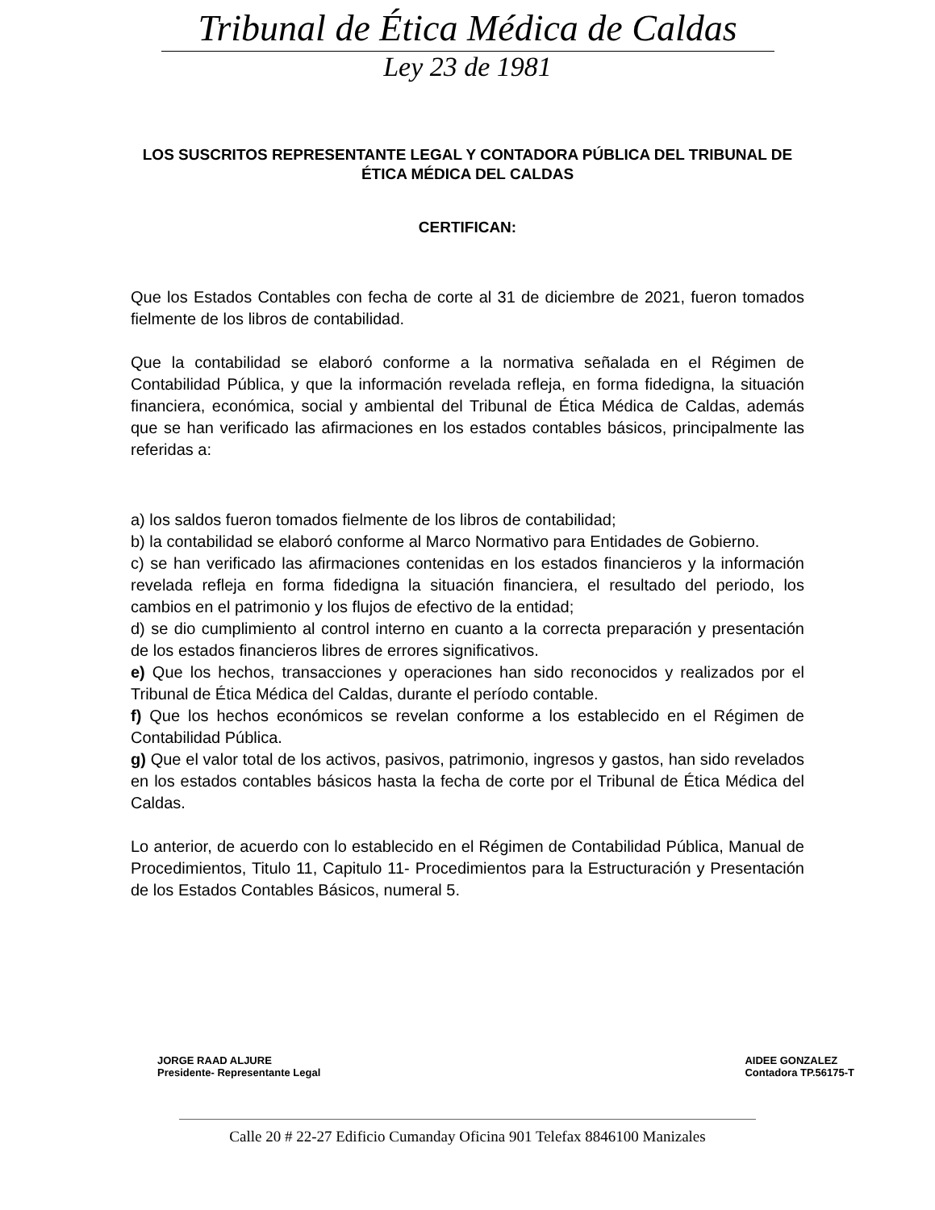Tribunal de Ética Médica de Caldas
Ley 23 de 1981
LOS SUSCRITOS REPRESENTANTE LEGAL Y CONTADORA PÚBLICA DEL TRIBUNAL DE ÉTICA MÉDICA DEL CALDAS
CERTIFICAN:
Que los Estados Contables con fecha de corte al 31 de diciembre de 2021, fueron tomados fielmente de los libros de contabilidad.
Que la contabilidad se elaboró conforme a la normativa señalada en el Régimen de Contabilidad Pública, y que la información revelada refleja, en forma fidedigna, la situación financiera, económica, social y ambiental del Tribunal de Ética Médica de Caldas, además que se han verificado las afirmaciones en los estados contables básicos, principalmente las referidas a:
a) los saldos fueron tomados fielmente de los libros de contabilidad;
b) la contabilidad se elaboró conforme al Marco Normativo para Entidades de Gobierno.
c) se han verificado las afirmaciones contenidas en los estados financieros y la información revelada refleja en forma fidedigna la situación financiera, el resultado del periodo, los cambios en el patrimonio y los flujos de efectivo de la entidad;
d) se dio cumplimiento al control interno en cuanto a la correcta preparación y presentación de los estados financieros libres de errores significativos.
e) Que los hechos, transacciones y operaciones han sido reconocidos y realizados por el Tribunal de Ética Médica del Caldas, durante el período contable.
f) Que los hechos económicos se revelan conforme a los establecido en el Régimen de Contabilidad Pública.
g) Que el valor total de los activos, pasivos, patrimonio, ingresos y gastos, han sido revelados en los estados contables básicos hasta la fecha de corte por el Tribunal de Ética Médica del Caldas.
Lo anterior, de acuerdo con lo establecido en el Régimen de Contabilidad Pública, Manual de Procedimientos, Titulo 11, Capitulo 11- Procedimientos para la Estructuración y Presentación de los Estados Contables Básicos, numeral 5.
JORGE RAAD ALJURE
Presidente- Representante Legal
AIDEE GONZALEZ
Contadora TP.56175-T
Calle 20 # 22-27 Edificio Cumanday Oficina 901 Telefax 8846100 Manizales